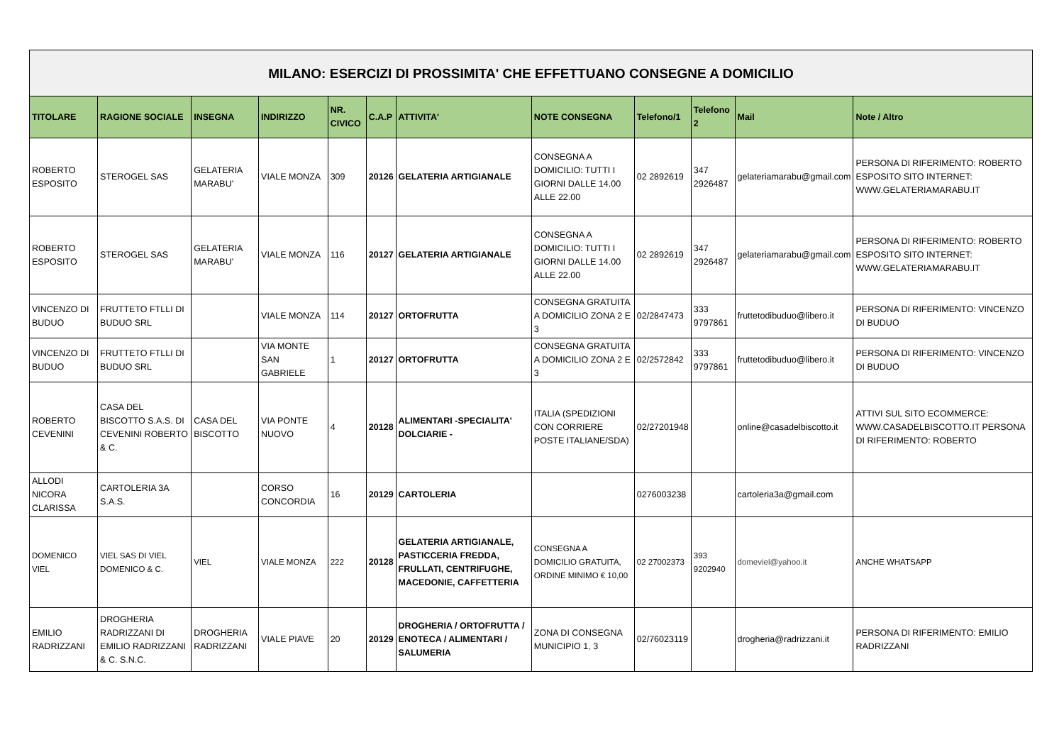| MILANO: ESERCIZI DI PROSSIMITA' CHE EFFETTUANO CONSEGNE A DOMICILIO | | | | | | | | | | | |
| TITOLARE | RAGIONE SOCIALE | INSEGNA | INDIRIZZO | NR. CIVICO | C.A.P | ATTIVITA' | NOTE CONSEGNA | Telefono/1 | Telefono 2 | Mail | Note / Altro |
| ROBERTO ESPOSITO | STEROGEL SAS | GELATERIA MARABU' | VIALE MONZA | 309 | 20126 | GELATERIA ARTIGIANALE | CONSEGNA A DOMICILIO: TUTTI I GIORNI DALLE 14.00 ALLE 22.00 | 02 2892619 | 347 2926487 | gelateriamarabu@gmail.com | PERSONA DI RIFERIMENTO: ROBERTO ESPOSITO SITO INTERNET: WWW.GELATERIAMARABU.IT |
| ROBERTO ESPOSITO | STEROGEL SAS | GELATERIA MARABU' | VIALE MONZA | 116 | 20127 | GELATERIA ARTIGIANALE | CONSEGNA A DOMICILIO: TUTTI I GIORNI DALLE 14.00 ALLE 22.00 | 02 2892619 | 347 2926487 | gelateriamarabu@gmail.com | PERSONA DI RIFERIMENTO: ROBERTO ESPOSITO SITO INTERNET: WWW.GELATERIAMARABU.IT |
| VINCENZO DI BUDUO | FRUTTETO FTLLI DI BUDUO SRL | | VIALE MONZA | 114 | 20127 | ORTOFRUTTA | CONSEGNA GRATUITA A DOMICILIO ZONA 2 E 3 | 02/2847473 | 333 9797861 | fruttetodibuduo@libero.it | PERSONA DI RIFERIMENTO: VINCENZO DI BUDUO |
| VINCENZO DI BUDUO | FRUTTETO FTLLI DI BUDUO SRL | | VIA MONTE SAN GABRIELE | 1 | 20127 | ORTOFRUTTA | CONSEGNA GRATUITA A DOMICILIO ZONA 2 E 3 | 02/2572842 | 333 9797861 | fruttetodibuduo@libero.it | PERSONA DI RIFERIMENTO: VINCENZO DI BUDUO |
| ROBERTO CEVENINI | CASA DEL BISCOTTO S.A.S. DI CEVENINI ROBERTO & C. | CASA DEL BISCOTTO | VIA PONTE NUOVO | 4 | 20128 | ALIMENTARI -SPECIALITA' DOLCIARIE - | ITALIA (SPEDIZIONI CON CORRIERE POSTE ITALIANE/SDA) | 02/27201948 | | online@casadelbiscotto.it | ATTIVI SUL SITO ECOMMERCE: WWW.CASADELBISCOTTO.IT PERSONA DI RIFERIMENTO: ROBERTO |
| ALLODI NICORA CLARISSA | CARTOLERIA 3A S.A.S. | | CORSO CONCORDIA | 16 | 20129 | CARTOLERIA | | 0276003238 | | cartoleria3a@gmail.com | |
| DOMENICO VIEL | VIEL SAS DI VIEL DOMENICO & C. | VIEL | VIALE MONZA | 222 | 20128 | GELATERIA ARTIGIANALE, PASTICCERIA FREDDA, FRULLATI, CENTRIFUGHE, MACEDONIE, CAFFETTERIA | CONSEGNA A DOMICILIO GRATUITA, ORDINE MINIMO € 10,00 | 02 27002373 | 393 9202940 | domeviel@yahoo.it | ANCHE WHATSAPP |
| EMILIO RADRIZZANI | DROGHERIA RADRIZZANI DI EMILIO RADRIZZANI & C. S.N.C. | DROGHERIA RADRIZZANI | VIALE PIAVE | 20 | 20129 | DROGHERIA / ORTOFRUTTA / ENOTECA / ALIMENTARI / SALUMERIA | ZONA DI CONSEGNA MUNICIPIO 1, 3 | 02/76023119 | | drogheria@radrizzani.it | PERSONA DI RIFERIMENTO: EMILIO RADRIZZANI |